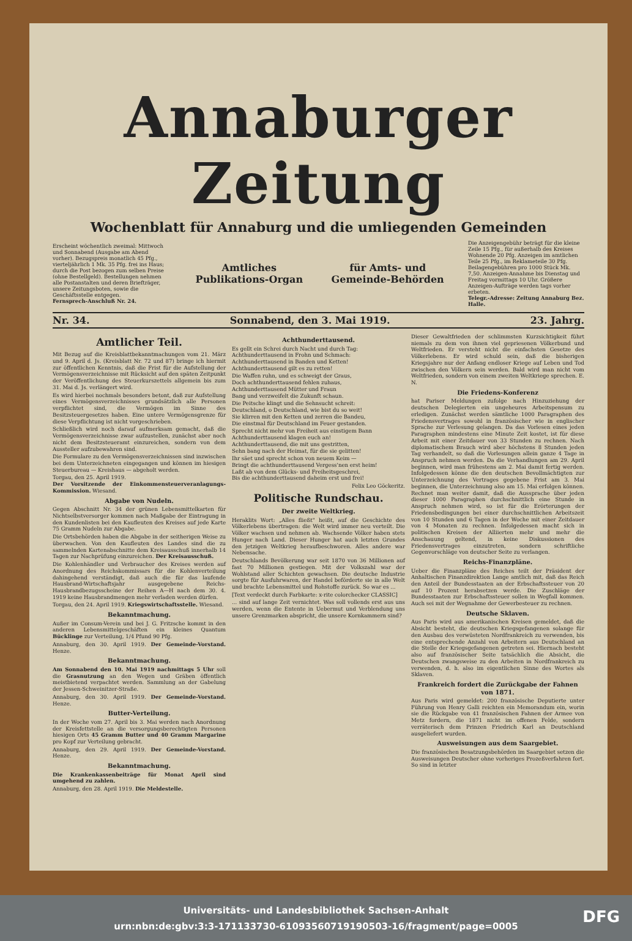Annaburger Zeitung
Wochenblatt für Annaburg und die umliegenden Gemeinden
Erscheint wöchentlich zweimal: Mittwoch und Sonnabend (Ausgabe am Abend vorher). Bezugspreis monatlich 45 Pfg., vierteljährlich 1 Mk. 35 Pfg. frei ins Haus; durch die Post bezogen zum selben Preise (ohne Bestellgeld). Bestellungen nehmen alle Postanstalten und deren Briefträger, unsere Zeitungsboten, sowie die Geschäftsstelle entgegen.
Fernsprech-Anschluß Nr. 24.
Amtliches
Publikations-Organ
für Amts- und
Gemeinde-Behörden
Die Anzeigengebühr beträgt für die kleine Zeile 15 Pfg., für außerhalb des Kreises Wohnende 20 Pfg. Anzeigen im amtlichen Teile 25 Pfg., im Reklameteile 30 Pfg. Beilagengebühren pro 1000 Stück Mk. 7,50. Anzeigen-Annahme bis Dienstag und Freitag vormittags 10 Uhr. Größere Anzeigen-Aufträge werden tags vorher erbeten.
Telegr.-Adresse: Zeitung Annaburg Bez. Halle.
Nr. 34. Sonnabend, den 3. Mai 1919. 23. Jahrg.
Amtlicher Teil.
Mit Bezug auf die Kreisblattbekanntmachungen vom 21. März und 9. April d. Js. (Kreisblatt Nr. 72 und 87) bringe ich hiermit zur öffentlichen Kenntnis, daß die Frist für die Aufstellung der Vermögensverzeichnisse mit Rücksicht auf den späten Zeitpunkt der Veröffentlichung des Steuerkurszettels allgemein bis zum 31. Mai d. Js. verlängert wird.
Es wird hierbei nochmals besonders betont, daß zur Aufstellung eines Vermögensverzeichnisses grundsätzlich alle Personen verpflichtet sind, die Vermögen im Sinne des Besitzsteuergesetzes haben. Eine untere Vermögensgrenze für diese Verpflichtung ist nicht vorgeschrieben.
Schließlich wird noch darauf aufmerksam gemacht, daß die Vermögensverzeichnisse zwar aufzustellen, zunächst aber noch nicht dem Besitzsteueramt einzureichen, sondern von dem Aussteller aufzubewahren sind.
Die Formulare zu den Vermögensverzeichnissen sind inzwischen bei dem Unterzeichneten eingegangen und können im hiesigen Steuerbureau — Kreishaus — abgeholt werden.
Torgau, den 25. April 1919.
Der Vorsitzende der Einkommensteuerveranlagungs-Kommission. Wiesand.
Abgabe von Nudeln.
Gegen Abschnitt Nr. 34 der grünen Lebensmittelkarten für Nichtselbstversorger kommen nach Maßgabe der Eintragung in den Kundenlisten bei den Kaufleuten des Kreises auf jede Karte 75 Gramm Nudeln zur Abgabe.
Die Ortsbehörden haben die Abgabe in der seitherigen Weise zu überwachen. Von den Kaufleuten des Landes sind die zu sammelnden Kartenabschnitte dem Kreisausschuß innerhalb 14 Tagen zur Nachprüfung einzureichen. Der Kreisausschuß.
Die Kohlenhändler und Verbraucher des Kreises werden auf Anordnung des Reichskommissars für die Kohlenverteilung dahingehend verständigt, daß auch die für das laufende Hausbrand-Wirtschaftsjahr ausgegebene Reichs-Hausbrandbezugsscheine der Reihen A—H nach dem 30. 4. 1919 keine Hausbrandmengen mehr verladen werden dürfen.
Torgau, den 24. April 1919. Kriegswirtschaftsstelle. Wiesand.
Bekanntmachung.
Außer im Consum-Verein und bei J. G. Fritzsche kommt in den anderen Lebensmittelgeschäften ein kleines Quantum Bücklinge zur Verteilung, 1/4 Pfund 90 Pfg.
Annaburg, den 30. April 1919. Der Gemeinde-Vorstand. Henze.
Bekanntmachung.
Am Sonnabend den 10. Mai 1919 nachmittags 5 Uhr soll die Grasnutzung an den Wegen und Gräben öffentlich meistbietend verpachtet werden. Sammlung an der Gabelung der Jessen-Schweinitzer-Straße.
Annaburg, den 30. April 1919. Der Gemeinde-Vorstand. Henze.
Butter-Verteilung.
In der Woche vom 27. April bis 3. Mai werden nach Anordnung der Kreisfettstelle an die versorgungsberechtigten Personen hiesigen Orts 45 Gramm Butter und 40 Gramm Margarine pro Kopf zur Verteilung gebracht.
Annaburg, den 29. April 1919. Der Gemeinde-Vorstand. Henze.
Bekanntmachung.
Die Krankenkassenbeiträge für Monat April sind umgehend zu zahlen.
Annaburg, den 28. April 1919. Die Meldestelle.
Achthunderttausend.
Es gellt ein Schrei durch Nacht und durch Tag:
Achthunderttausend in Frohn und Schmach:
Achthunderttausend in Banden und Ketten!
Achthunderttausend gilt es zu retten!
Die Waffen ruhn, und es schweigt der Graus,
Doch achthunderttausend fehlen zuhaus,
Achthunderttausend Mütter und Fraun
Bang und verzweifelt die Zukunft schaun.
Die Peitsche klingt und die Sehnsucht schreit:
Deutschland, o Deutschland, wie bist du so weit!
Sie klirren mit den Ketten und zerren die Bandeu,
Die einstmal für Deutschland im Feuer gestanden.
Sprecht nicht mehr von Freiheit aus einstigem Bann
Achthunderttausend klagen euch an!
Achthunderttausend, die mit uns gestritten,
Sehn bang nach der Heimat, für die sie gelitten!
Ihr säet und sprecht schon von neuem Keim —
Bringt die achthunderttausend Vergess'nen erst heim!
Laßt ab von dem Glücks- und Freiheitsgeschrei,
Bis die achthunderttausend daheim erst und frei!
Felix Leo Göckeritz.
Politische Rundschau.
Der zweite Weltkrieg.
Heraklits Wort: „Alles fließt" heißt, auf die Geschichte des Völkerlebens übertragen: die Welt wird immer neu verteilt. Die Völker wachsen und nehmen ab. Wachsende Völker haben stets Hunger nach Land. Dieser Hunger hat auch letzten Grundes den jetzigen Weltkrieg heraufbeschworen. Alles andere war Nebensache.
Deutschlands Bevölkerung war seit 1870 von 36 Millionen auf fast 70 Millionen gestiegen. Mit der Volkszahl war der Wohlstand aller Schichten gewachsen. Die deutsche Industrie sorgte für Ausfuhrwaren, der Handel beförderte sie in alle Welt und brachte Lebensmittel und Rohstoffe zurück. So war es ...
[Text verdeckt durch Farbkarte: x-rite colorchecker CLASSIC]
... sind auf lange Zeit vernichtet. Was soll vollends erst aus uns werden, wenn die Entente in Uebermut und Verblendung uns unsere Grenzmarken abspricht, die unsere Kornkammern sind?
Dieser Gewaltfrieden der schlimmsten Kurzsichtigkeit führt niemals zu dem von ihnen viel gepriesenen Völkerbund und Weltfrieden. Er versteht nicht die einfachsten Gesetze des Völkerlebens. Er wird schuld sein, daß die bisherigen Kriegsjahre nur der Anfang endloser Kriege auf Leben und Tod zwischen den Völkern sein werden. Bald wird man nicht vom Weltfrieden, sondern von einem zweiten Weltkriege sprechen. E. N.
Die Friedens-Konferenz
hat Pariser Meldungen zufolge nach Hinzuziehung der deutschen Delegierten ein ungeheures Arbeitspensum zu erledigen. Zunächst werden sämtliche 1000 Paragraphen des Friedensvertrages sowohl in französischer wie in englischer Sprache zur Verlesung gelangen. Da das Vorlesen eines jeden Paragraphen mindestens eine Minute Zeit kostet, ist für diese Arbeit mit einer Zeitdauer von 33 Stunden zu rechnen. Nach diplomatischem Brauch wird aber höchstens 8 Stunden jeden Tag verhandelt, so daß die Vorlesungen allein ganze 4 Tage in Anspruch nehmen werden. Da die Verhandlungen am 29. April beginnen, wird man frühestens am 2. Mai damit fertig werden. Infolgedessen könne die den deutschen Bevollmächtigten zur Unterzeichnung des Vertrages gegebene Frist am 3. Mai beginnen, die Unterzeichnung also am 15. Mai erfolgen können. Rechnet man weiter damit, daß die Aussprache über jeden dieser 1000 Paragraphen durchschnittlich eine Stunde in Anspruch nehmen wird, so ist für die Erörterungen der Friedensbedingungen bei einer durchschnittlichen Arbeitszeit von 10 Stunden und 6 Tagen in der Woche mit einer Zeitdauer von 4 Monaten zu rechnen. Infolgedessen macht sich in politischen Kreisen der Alliierten mehr und mehr die Anschauung geltend, in keine Diskussionen des Friedensvertrages einzutreten, sondern schriftliche Gegenvorschläge von deutscher Seite zu verlangen.
Reichs-Finanzpläne.
Ueber die Finanzpläne des Reiches teilt der Präsident der Anhaltischen Finanzdirektion Lange amtlich mit, daß das Reich den Anteil der Bundesstaaten an der Erbschaftssteuer von 20 auf 10 Prozent herabsetzen werde. Die Zuschläge der Bundesstaaten zur Erbschaftssteuer sollen in Wegfall kommen. Auch sei mit der Wegnahme der Gewerbesteuer zu rechnen.
Deutsche Sklaven.
Aus Paris wird aus amerikanischen Kreisen gemeldet, daß die Absicht besteht, die deutschen Kriegsgefangenen solange für den Ausbau des verwüsteten Nordfrankreich zu verwenden, bis eine entsprechende Anzahl von Arbeitern aus Deutschland an die Stelle der Kriegsgefangenen getreten sei. Hiernach besteht also auf französischer Seite tatsächlich die Absicht, die Deutschen zwangsweise zu den Arbeiten in Nordfrankreich zu verwenden, d. h. also im eigentlichen Sinne des Wortes als Sklaven.
Frankreich fordert die Zurückgabe der Fahnen von 1871.
Aus Paris wird gemeldet: 200 französische Deputierte unter Führung von Henry Galli reichten ein Memorandum ein, worin sie die Rückgabe von 41 französischen Fahnen der Armee von Metz fordern, die 1871 nicht im offenen Felde, sondern verräterisch dem Prinzen Friedrich Karl an Deutschland ausgeliefert wurden.
Ausweisungen aus dem Saargebiet.
Die französischen Besatzungsbehörden im Saargebiet setzen die Ausweisungen Deutscher ohne vorheriges Prozeßverfahren fort. So sind in letzter
Universitäts- und Landesbibliothek Sachsen-Anhalt
urn:nbn:de:gbv:3:3-171133730-6109356071919050​3-16/fragment/page=0005
DFG